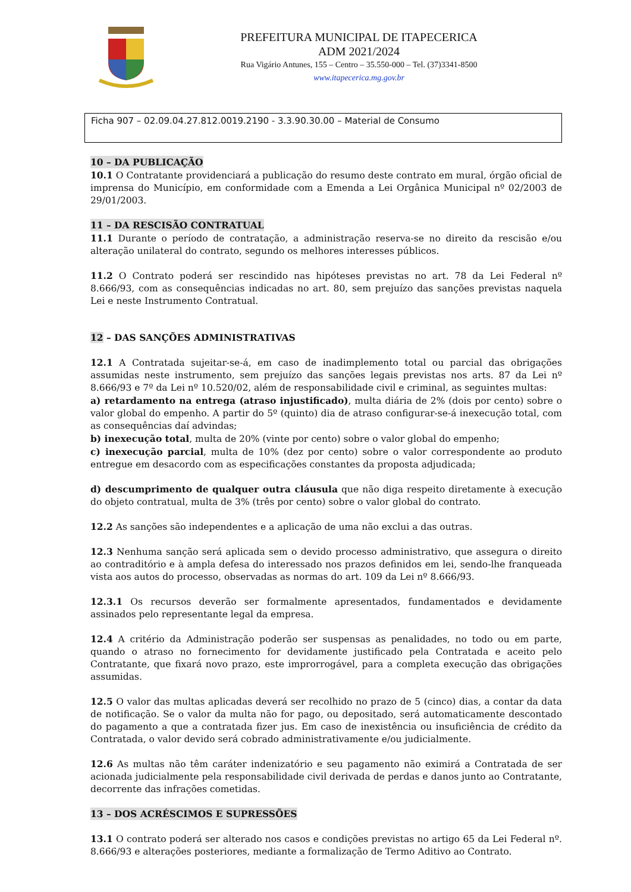PREFEITURA MUNICIPAL DE ITAPECERICA
ADM 2021/2024
Rua Vigário Antunes, 155 – Centro – 35.550-000 – Tel. (37)3341-8500
www.itapecerica.mg.gov.br
Ficha 907 – 02.09.04.27.812.0019.2190 - 3.3.90.30.00 – Material de Consumo
10 – DA PUBLICAÇÃO
10.1 O Contratante providenciará a publicação do resumo deste contrato em mural, órgão oficial de imprensa do Município, em conformidade com a Emenda a Lei Orgânica Municipal nº 02/2003 de 29/01/2003.
11 – DA RESCISÃO CONTRATUAL
11.1 Durante o período de contratação, a administração reserva-se no direito da rescisão e/ou alteração unilateral do contrato, segundo os melhores interesses públicos.
11.2 O Contrato poderá ser rescindido nas hipóteses previstas no art. 78 da Lei Federal nº 8.666/93, com as consequências indicadas no art. 80, sem prejuízo das sanções previstas naquela Lei e neste Instrumento Contratual.
12 – DAS SANÇÕES ADMINISTRATIVAS
12.1 A Contratada sujeitar-se-á, em caso de inadimplemento total ou parcial das obrigações assumidas neste instrumento, sem prejuízo das sanções legais previstas nos arts. 87 da Lei nº 8.666/93 e 7º da Lei nº 10.520/02, além de responsabilidade civil e criminal, as seguintes multas:
a) retardamento na entrega (atraso injustificado), multa diária de 2% (dois por cento) sobre o valor global do empenho. A partir do 5º (quinto) dia de atraso configurar-se-á inexecução total, com as consequências daí advindas;
b) inexecução total, multa de 20% (vinte por cento) sobre o valor global do empenho;
c) inexecução parcial, multa de 10% (dez por cento) sobre o valor correspondente ao produto entregue em desacordo com as especificações constantes da proposta adjudicada;
d) descumprimento de qualquer outra cláusula que não diga respeito diretamente à execução do objeto contratual, multa de 3% (três por cento) sobre o valor global do contrato.
12.2 As sanções são independentes e a aplicação de uma não exclui a das outras.
12.3 Nenhuma sanção será aplicada sem o devido processo administrativo, que assegura o direito ao contraditório e à ampla defesa do interessado nos prazos definidos em lei, sendo-lhe franqueada vista aos autos do processo, observadas as normas do art. 109 da Lei nº 8.666/93.
12.3.1 Os recursos deverão ser formalmente apresentados, fundamentados e devidamente assinados pelo representante legal da empresa.
12.4 A critério da Administração poderão ser suspensas as penalidades, no todo ou em parte, quando o atraso no fornecimento for devidamente justificado pela Contratada e aceito pelo Contratante, que fixará novo prazo, este improrrogável, para a completa execução das obrigações assumidas.
12.5 O valor das multas aplicadas deverá ser recolhido no prazo de 5 (cinco) dias, a contar da data de notificação. Se o valor da multa não for pago, ou depositado, será automaticamente descontado do pagamento a que a contratada fizer jus. Em caso de inexistência ou insuficiência de crédito da Contratada, o valor devido será cobrado administrativamente e/ou judicialmente.
12.6 As multas não têm caráter indenizatório e seu pagamento não eximirá a Contratada de ser acionada judicialmente pela responsabilidade civil derivada de perdas e danos junto ao Contratante, decorrente das infrações cometidas.
13 – DOS ACRÉSCIMOS E SUPRESSÕES
13.1 O contrato poderá ser alterado nos casos e condições previstas no artigo 65 da Lei Federal nº. 8.666/93 e alterações posteriores, mediante a formalização de Termo Aditivo ao Contrato.